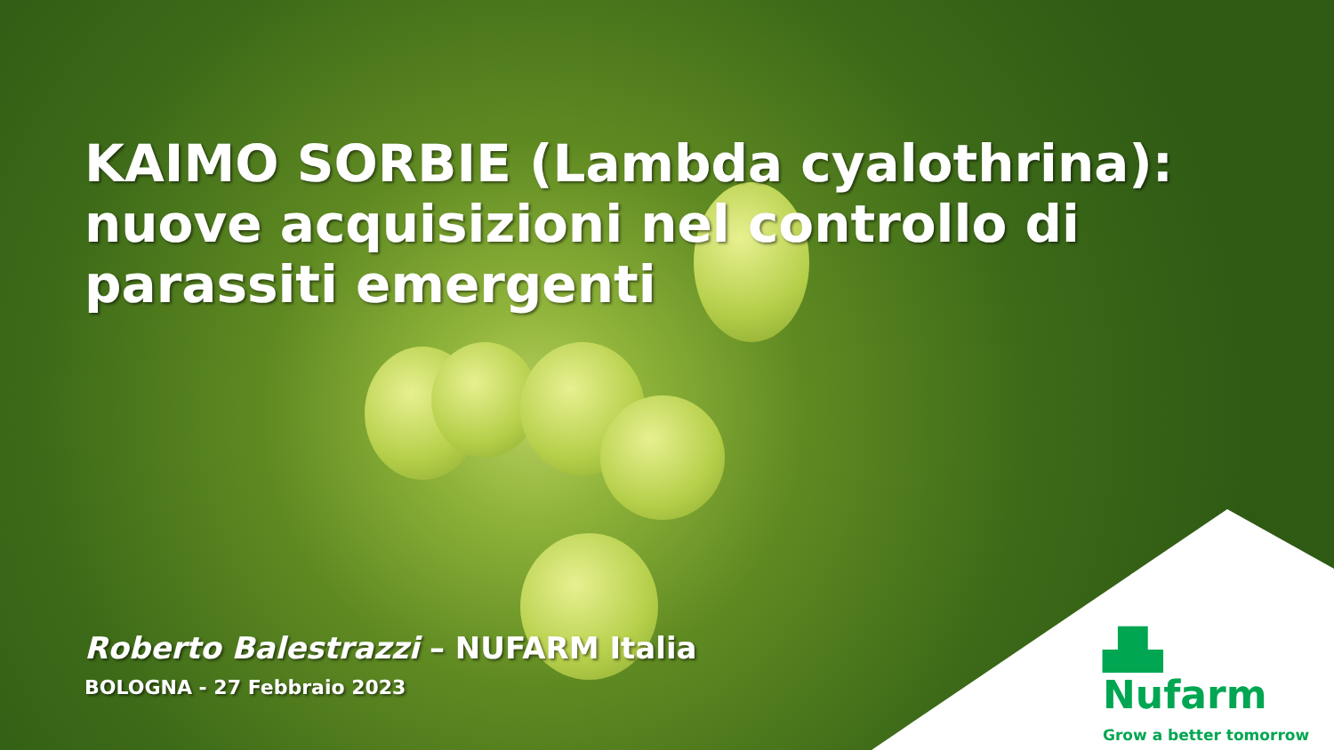KAIMO SORBIE (Lambda cyalothrina): nuove acquisizioni nel controllo di parassiti emergenti
Roberto Balestrazzi – NUFARM Italia
BOLOGNA - 27 Febbraio 2023
▟▙ Nufarm
Grow a better tomorrow